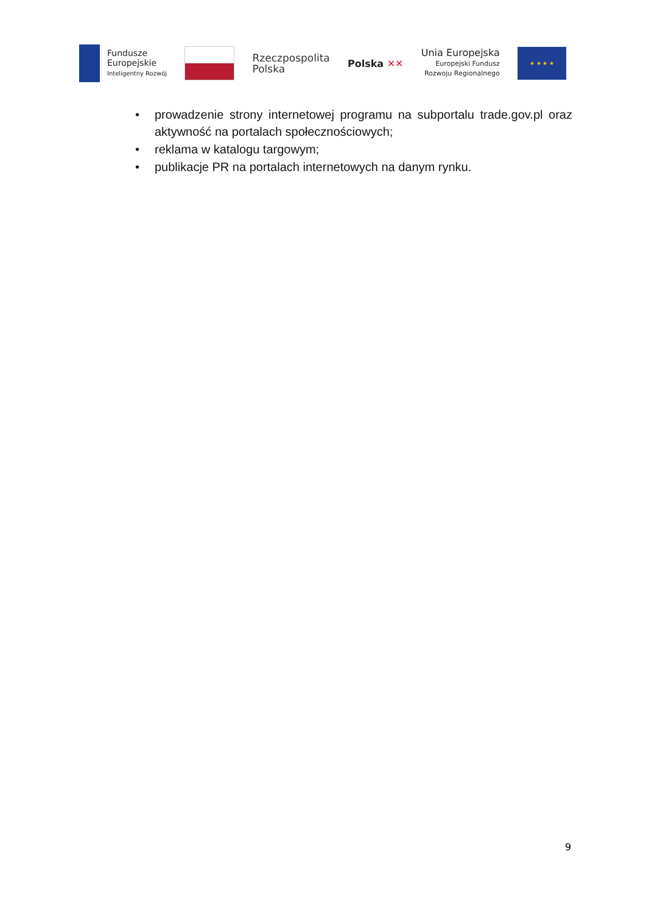Fundusze
Europejskie
Inteligentny Rozwój
Rzeczpospolita
Polska
Polska ✕✕
Unia Europejska
Europejski Fundusz
Rozwoju Regionalnego
★ ★ ★ ★
• prowadzenie strony internetowej programu na subportalu trade.gov.pl oraz aktywność na portalach społecznościowych;
• reklama w katalogu targowym;
• publikacje PR na portalach internetowych na danym rynku.
9